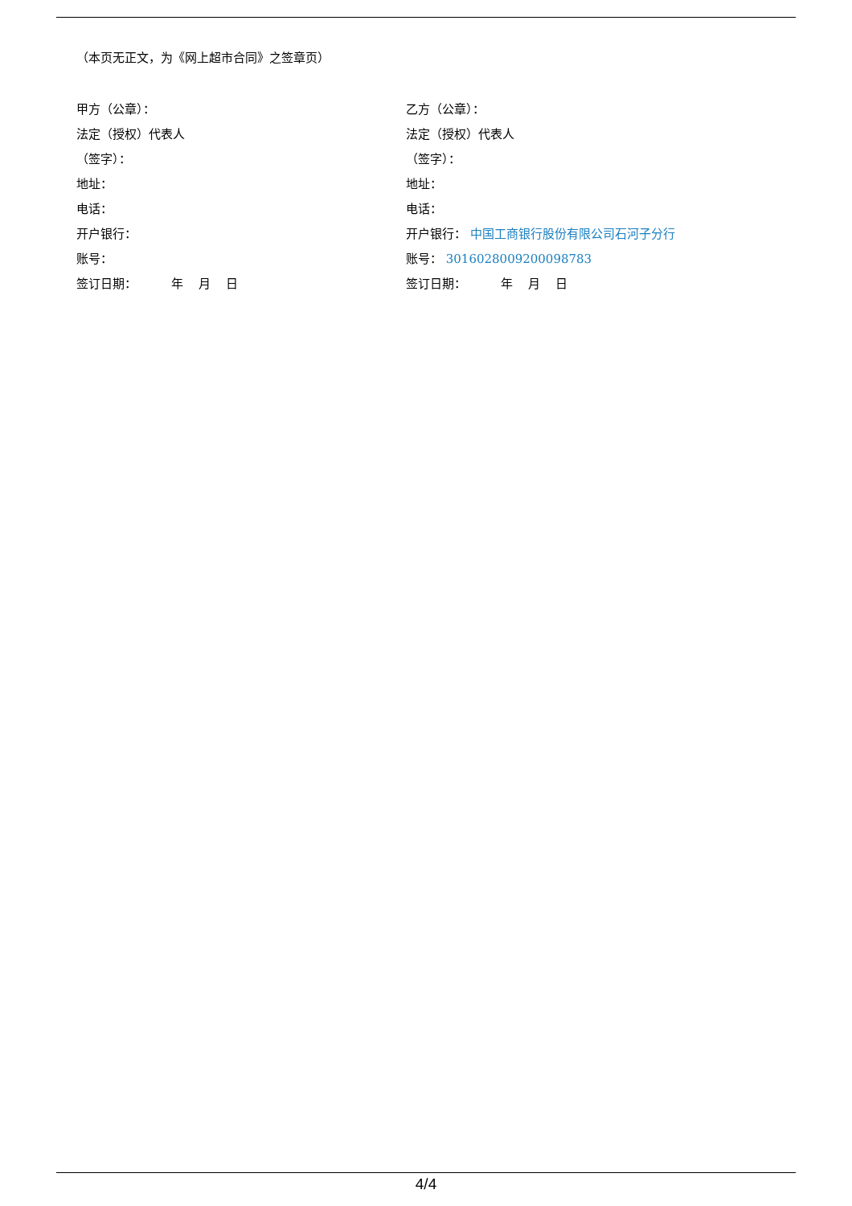（本页无正文，为《网上超市合同》之签章页）
甲方（公章）：
法定（授权）代表人
（签字）：
地址：
电话：
开户银行：
账号：
签订日期： 年 月 日
乙方（公章）：
法定（授权）代表人
（签字）：
地址：
电话：
开户银行： 中国工商银行股份有限公司石河子分行
账号： 3016028009200098783
签订日期： 年 月 日
4/4